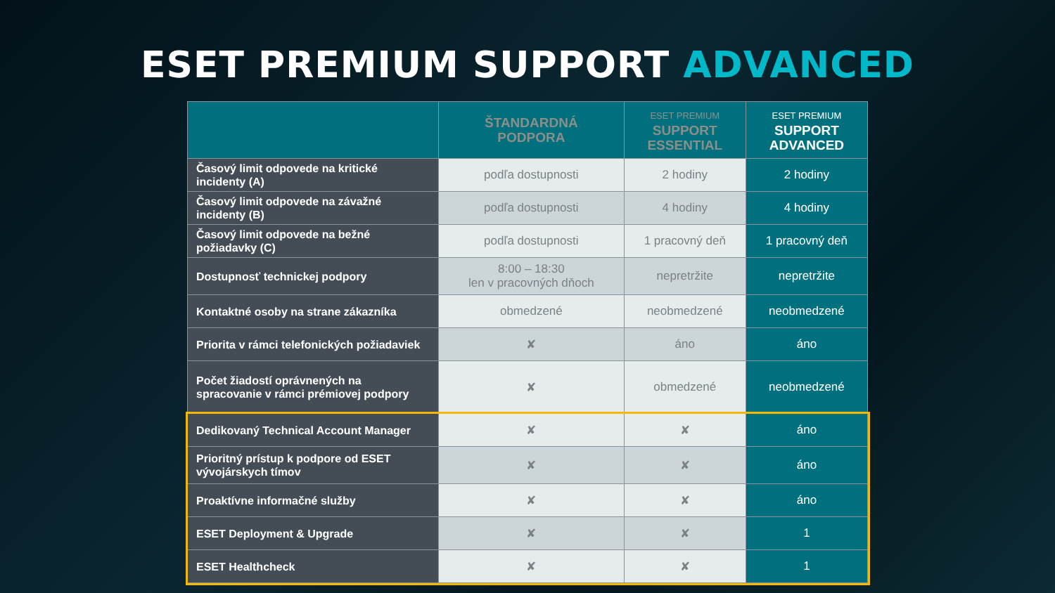ESET PREMIUM SUPPORT ADVANCED
| | ŠTANDARDNÁ PODPORA | ESET PREMIUM SUPPORT ESSENTIAL | ESET PREMIUM SUPPORT ADVANCED |
| --- | --- | --- | --- |
| Časový limit odpovede na kritické incidenty (A) | podľa dostupnosti | 2 hodiny | 2 hodiny |
| Časový limit odpovede na závažné incidenty (B) | podľa dostupnosti | 4 hodiny | 4 hodiny |
| Časový limit odpovede na bežné požiadavky (C) | podľa dostupnosti | 1 pracovný deň | 1 pracovný deň |
| Dostupnosť technickej podpory | 8:00 – 18:30 len v pracovných dňoch | nepretržite | nepretržite |
| Kontaktné osoby na strane zákazníka | obmedzené | neobmedzené | neobmedzené |
| Priorita v rámci telefonických požiadaviek | ✘ | áno | áno |
| Počet žiadostí oprávnených na spracovanie v rámci prémiovej podpory | ✘ | obmedzené | neobmedzené |
| Dedikovaný Technical Account Manager | ✘ | ✘ | áno |
| Prioritný prístup k podpore od ESET vývojárskych tímov | ✘ | ✘ | áno |
| Proaktívne informačné služby | ✘ | ✘ | áno |
| ESET Deployment & Upgrade | ✘ | ✘ | 1 |
| ESET Healthcheck | ✘ | ✘ | 1 |